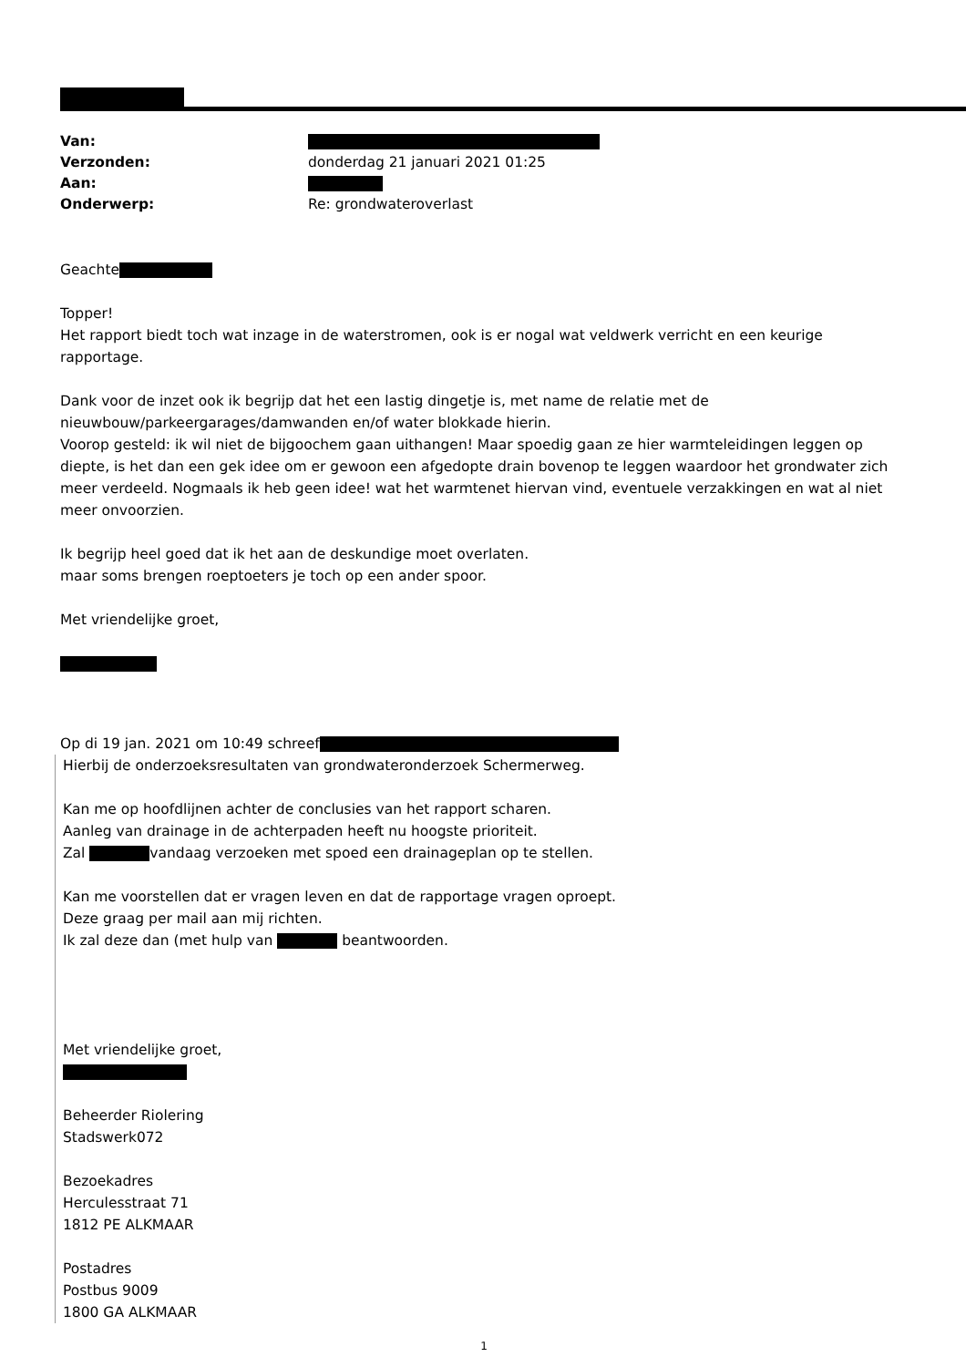Van:
Verzonden: donderdag 21 januari 2021 01:25
Aan:
Onderwerp: Re: grondwateroverlast
Geachte
Topper!
Het rapport biedt toch wat inzage in de waterstromen, ook is er nogal wat veldwerk verricht en een keurige rapportage.
Dank voor de inzet ook ik begrijp dat het een lastig dingetje is, met name de relatie met de nieuwbouw/parkeergarages/damwanden en/of water blokkade hierin.
Voorop gesteld: ik wil niet de bijgoochem gaan uithangen! Maar spoedig gaan ze hier warmteleidingen leggen op diepte, is het dan een gek idee om er gewoon een afgedopte drain bovenop te leggen waardoor het grondwater zich meer verdeeld. Nogmaals ik heb geen idee! wat het warmtenet hiervan vind, eventuele verzakkingen en wat al niet meer onvoorzien.
Ik begrijp heel goed dat ik het aan de deskundige moet overlaten.
maar soms brengen roeptoeters je toch op een ander spoor.
Met vriendelijke groet,
Op di 19 jan. 2021 om 10:49 schreef
Hierbij de onderzoeksresultaten van grondwateronderzoek Schermerweg.
Kan me op hoofdlijnen achter de conclusies van het rapport scharen.
Aanleg van drainage in de achterpaden heeft nu hoogste prioriteit.
Zal vandaag verzoeken met spoed een drainageplan op te stellen.
Kan me voorstellen dat er vragen leven en dat de rapportage vragen oproept.
Deze graag per mail aan mij richten.
Ik zal deze dan (met hulp van beantwoorden.
Met vriendelijke groet,
Beheerder Riolering
Stadswerk072
Bezoekadres
Herculesstraat 71
1812 PE ALKMAAR
Postadres
Postbus 9009
1800 GA ALKMAAR
1